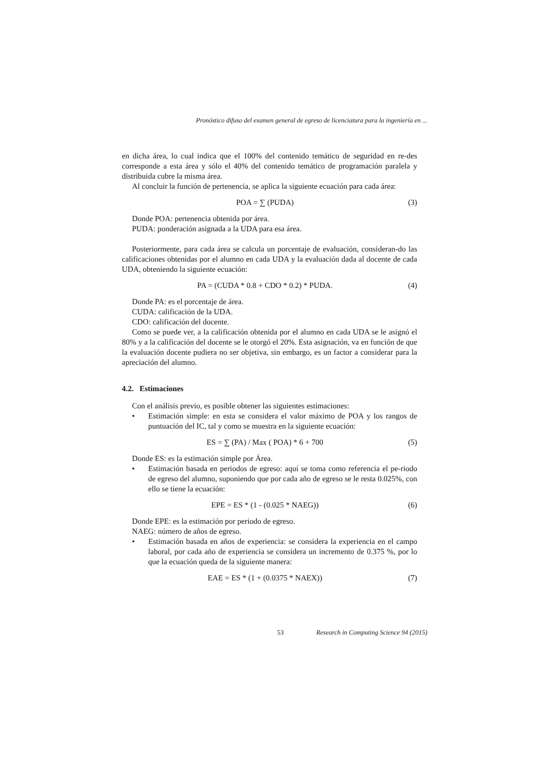Pronóstico difuso del examen general de egreso de licenciatura para la ingeniería en ...
en dicha área, lo cual indica que el 100% del contenido temático de seguridad en re-des corresponde a esta área y sólo el 40% del contenido temático de programación paralela y distribuida cubre la misma área.
Al concluir la función de pertenencia, se aplica la siguiente ecuación para cada área:
POA = ∑ (PUDA) (3)
Donde POA: pertenencia obtenida por área.
PUDA: ponderación asignada a la UDA para esa área.
Posteriormente, para cada área se calcula un porcentaje de evaluación, consideran-do las calificaciones obtenidas por el alumno en cada UDA y la evaluación dada al docente de cada UDA, obteniendo la siguiente ecuación:
PA = (CUDA * 0.8 + CDO * 0.2) * PUDA. (4)
Donde PA: es el porcentaje de área.
CUDA: calificación de la UDA.
CDO: calificación del docente.
Como se puede ver, a la calificación obtenida por el alumno en cada UDA se le asignó el 80% y a la calificación del docente se le otorgó el 20%. Esta asignación, va en función de que la evaluación docente pudiera no ser objetiva, sin embargo, es un factor a considerar para la apreciación del alumno.
4.2. Estimaciones
Con el análisis previo, es posible obtener las siguientes estimaciones:
• Estimación simple: en esta se considera el valor máximo de POA y los rangos de puntuación del IC, tal y como se muestra en la siguiente ecuación:
ES = ∑ (PA) / Max ( POA) * 6 + 700 (5)
Donde ES: es la estimación simple por Área.
• Estimación basada en periodos de egreso: aquí se toma como referencia el pe-riodo de egreso del alumno, suponiendo que por cada año de egreso se le resta 0.025%, con ello se tiene la ecuación:
EPE = ES * (1 - (0.025 * NAEG)) (6)
Donde EPE: es la estimación por periodo de egreso.
NAEG: número de años de egreso.
• Estimación basada en años de experiencia: se considera la experiencia en el campo laboral, por cada año de experiencia se considera un incremento de 0.375 %, por lo que la ecuación queda de la siguiente manera:
EAE = ES * (1 + (0.0375 * NAEX)) (7)
53 Research in Computing Science 94 (2015)